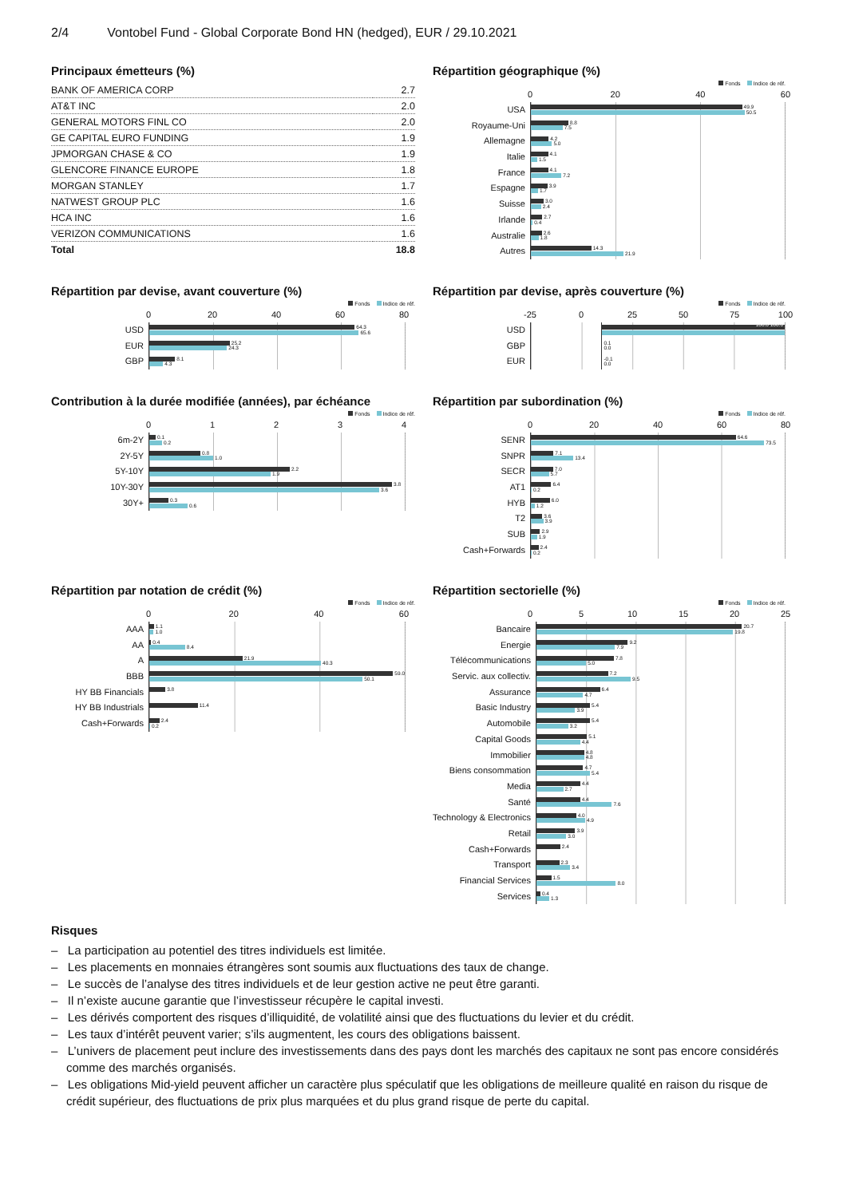2/4 Vontobel Fund - Global Corporate Bond HN (hedged), EUR / 29.10.2021
Principaux émetteurs (%)
| BANK OF AMERICA CORP | 2.7 |
| AT&T INC | 2.0 |
| GENERAL MOTORS FINL CO | 2.0 |
| GE CAPITAL EURO FUNDING | 1.9 |
| JPMORGAN CHASE & CO | 1.9 |
| GLENCORE FINANCE EUROPE | 1.8 |
| MORGAN STANLEY | 1.7 |
| NATWEST GROUP PLC | 1.6 |
| HCA INC | 1.6 |
| VERIZON COMMUNICATIONS | 1.6 |
| Total | 18.8 |
Répartition géographique (%)
Fonds Indice de réf.
0 20 40 60
USA
Royaume-Uni
Allemagne
Italie
France
Espagne
Suisse
Irlande
Australie
Autres
49.9
50.5
8.8
7.5
4.2
5.0
4.1
1.5
4.1
7.2
3.9
1.7
3.0
2.4
2.7
0.4
2.6
1.8
14.3
21.9
Répartition par devise, avant couverture (%)
Fonds Indice de réf.
0 20 40 60 80
USD
EUR
GBP
64.3
65.6
25.2
24.3
8.1
4.3
Répartition par devise, après couverture (%)
Fonds Indice de réf.
-25 0 25 50 75 100
USD
GBP
EUR
0.1
0.0
-0.1
0.0
100.0 100.0
Contribution à la durée modifiée (années), par échéance
Fonds Indice de réf.
01234
6m-2Y
2Y-5Y
5Y-10Y
10Y-30Y
30Y+
0.1
0.2
0.8
1.0
2.2
1.9
3.8
3.6
0.3
0.6
Répartition par subordination (%)
Fonds Indice de réf.
0 20 40 60 80
SENR
SNPR
SECR
AT1
HYB
T2
SUB
Cash+Forwards
64.6
73.5
7.1
13.4
7.0
5.7
6.4
0.2
6.0
1.2
3.6
3.9
2.9
1.9
2.4
0.2
Répartition par notation de crédit (%)
Fonds Indice de réf.
0 20 40 60
AAA
AA
A
BBB
HY BB Financials
HY BB Industrials
Cash+Forwards
1.1
1.0
0.4
8.4
21.9
40.3
59.0
50.1
3.8
11.4
2.4
0.2
Répartition sectorielle (%)
Fonds Indice de réf.
05 10 15 20 25
Bancaire
Energie
Télécommunications
Servic. aux collectiv.
Assurance
Basic Industry
Automobile
Capital Goods
Immobilier
Biens consommation
Media
Santé
Technology & Electronics
Retail
Cash+Forwards
Transport
Financial Services
Services
20.7
19.8
9.2
7.9
7.8
5.0
7.2
9.5
6.4
4.7
5.4
3.9
5.4
3.2
5.1
4.4
4.8
4.8
4.7
5.4
4.4
2.7
4.4
7.6
4.0
4.9
3.9
3.0
2.4
2.3
3.4
1.5
8.0
0.4
1.3
Risques
– La participation au potentiel des titres individuels est limitée.
– Les placements en monnaies étrangères sont soumis aux fluctuations des taux de change.
– Le succès de l’analyse des titres individuels et de leur gestion active ne peut être garanti.
– Il n’existe aucune garantie que l’investisseur récupère le capital investi.
– Les dérivés comportent des risques d’illiquidité, de volatilité ainsi que des fluctuations du levier et du crédit.
– Les taux d’intérêt peuvent varier; s’ils augmentent, les cours des obligations baissent.
– L’univers de placement peut inclure des investissements dans des pays dont les marchés des capitaux ne sont pas encore considérés comme des marchés organisés.
– Les obligations Mid-yield peuvent afficher un caractère plus spéculatif que les obligations de meilleure qualité en raison du risque de crédit supérieur, des fluctuations de prix plus marquées et du plus grand risque de perte du capital.